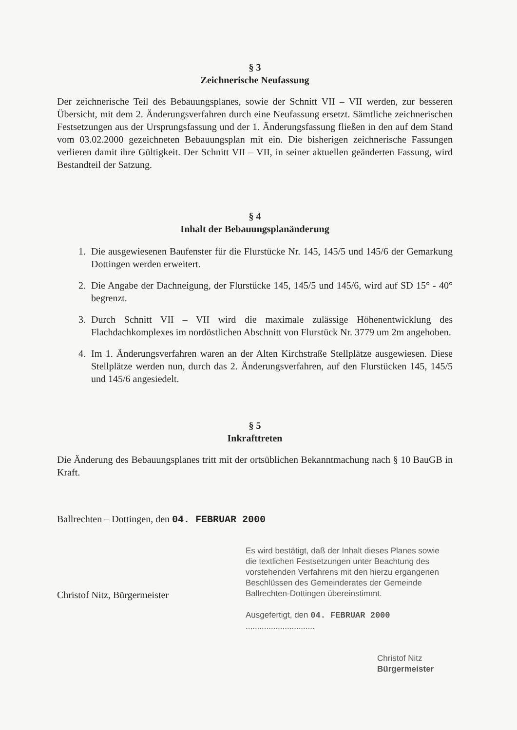§ 3
Zeichnerische Neufassung
Der zeichnerische Teil des Bebauungsplanes, sowie der Schnitt VII – VII werden, zur besseren Übersicht, mit dem 2. Änderungsverfahren durch eine Neufassung ersetzt. Sämtliche zeichnerischen Festsetzungen aus der Ursprungsfassung und der 1. Änderungsfassung fließen in den auf dem Stand vom 03.02.2000 gezeichneten Bebauungsplan mit ein. Die bisherigen zeichnerische Fassungen verlieren damit ihre Gültigkeit. Der Schnitt VII – VII, in seiner aktuellen geänderten Fassung, wird Bestandteil der Satzung.
§ 4
Inhalt der Bebauungsplanänderung
1. Die ausgewiesenen Baufenster für die Flurstücke Nr. 145, 145/5 und 145/6 der Gemarkung Dottingen werden erweitert.
2. Die Angabe der Dachneigung, der Flurstücke 145, 145/5 und 145/6, wird auf SD 15° - 40° begrenzt.
3. Durch Schnitt VII – VII wird die maximale zulässige Höhenentwicklung des Flachdachkomplexes im nordöstlichen Abschnitt von Flurstück Nr. 3779 um 2m angehoben.
4. Im 1. Änderungsverfahren waren an der Alten Kirchstraße Stellplätze ausgewiesen. Diese Stellplätze werden nun, durch das 2. Änderungsverfahren, auf den Flurstücken 145, 145/5 und 145/6 angesiedelt.
§ 5
Inkrafttreten
Die Änderung des Bebauungsplanes tritt mit der ortsüblichen Bekanntmachung nach § 10 BauGB in Kraft.
Ballrechten – Dottingen, den 04. FEBRUAR 2000
Christof Nitz, Bürgermeister
Es wird bestätigt, daß der Inhalt dieses Planes sowie die textlichen Festsetzungen unter Beachtung des vorstehenden Verfahrens mit den hierzu ergangenen Beschlüssen des Gemeinderates der Gemeinde Ballrechten-Dottingen übereinstimmt.
Ausgefertigt, den 04. FEBRUAR 2000 ..............................
Christof Nitz
Bürgermeister